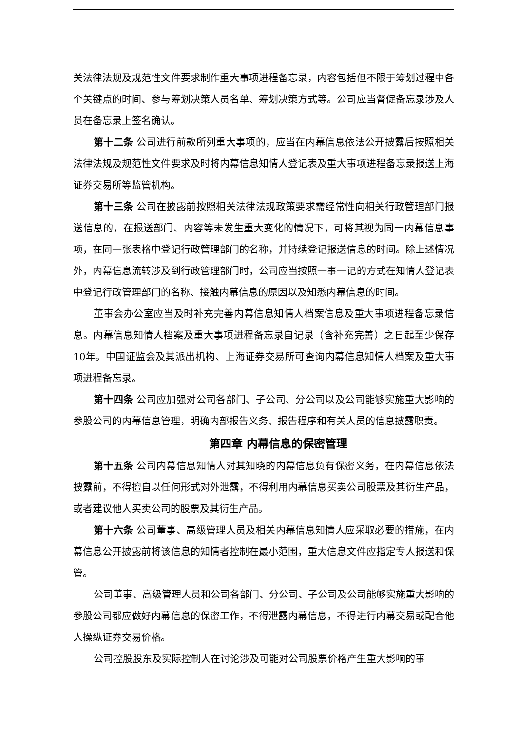关法律法规及规范性文件要求制作重大事项进程备忘录，内容包括但不限于筹划过程中各个关键点的时间、参与筹划决策人员名单、筹划决策方式等。公司应当督促备忘录涉及人员在备忘录上签名确认。
第十二条 公司进行前款所列重大事项的，应当在内幕信息依法公开披露后按照相关法律法规及规范性文件要求及时将内幕信息知情人登记表及重大事项进程备忘录报送上海证券交易所等监管机构。
第十三条 公司在披露前按照相关法律法规政策要求需经常性向相关行政管理部门报送信息的，在报送部门、内容等未发生重大变化的情况下，可将其视为同一内幕信息事项，在同一张表格中登记行政管理部门的名称，并持续登记报送信息的时间。除上述情况外，内幕信息流转涉及到行政管理部门时，公司应当按照一事一记的方式在知情人登记表中登记行政管理部门的名称、接触内幕信息的原因以及知悉内幕信息的时间。
董事会办公室应当及时补充完善内幕信息知情人档案信息及重大事项进程备忘录信息。内幕信息知情人档案及重大事项进程备忘录自记录（含补充完善）之日起至少保存10年。中国证监会及其派出机构、上海证券交易所可查询内幕信息知情人档案及重大事项进程备忘录。
第十四条 公司应加强对公司各部门、子公司、分公司以及公司能够实施重大影响的参股公司的内幕信息管理，明确内部报告义务、报告程序和有关人员的信息披露职责。
第四章 内幕信息的保密管理
第十五条 公司内幕信息知情人对其知晓的内幕信息负有保密义务，在内幕信息依法披露前，不得擅自以任何形式对外泄露，不得利用内幕信息买卖公司股票及其衍生产品，或者建议他人买卖公司的股票及其衍生产品。
第十六条 公司董事、高级管理人员及相关内幕信息知情人应采取必要的措施，在内幕信息公开披露前将该信息的知情者控制在最小范围，重大信息文件应指定专人报送和保管。
公司董事、高级管理人员和公司各部门、分公司、子公司及公司能够实施重大影响的参股公司都应做好内幕信息的保密工作，不得泄露内幕信息，不得进行内幕交易或配合他人操纵证券交易价格。
公司控股股东及实际控制人在讨论涉及可能对公司股票价格产生重大影响的事